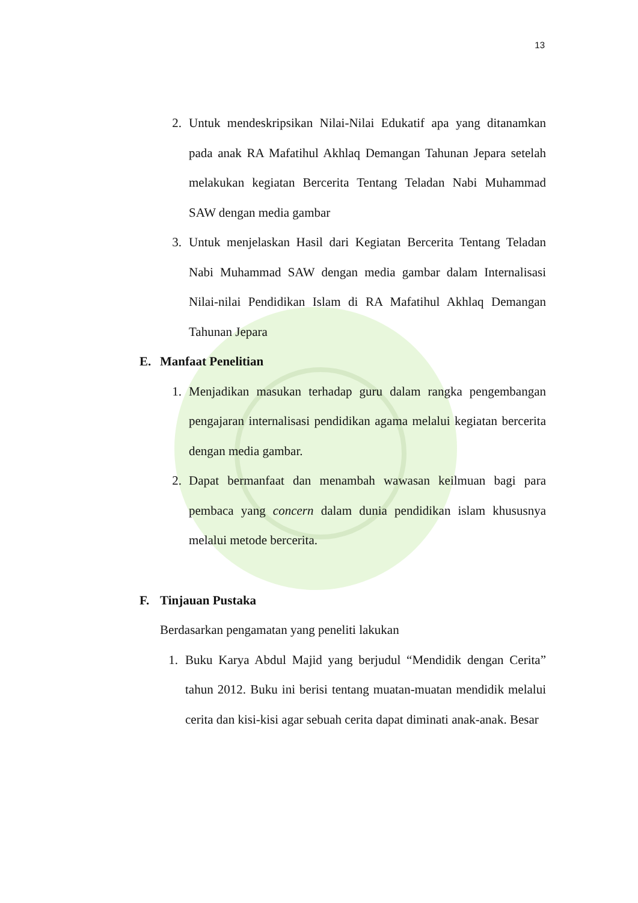13
2. Untuk mendeskripsikan Nilai-Nilai Edukatif apa yang ditanamkan pada anak RA Mafatihul Akhlaq Demangan Tahunan Jepara setelah melakukan kegiatan Bercerita Tentang Teladan Nabi Muhammad SAW dengan media gambar
3. Untuk menjelaskan Hasil dari Kegiatan Bercerita Tentang Teladan Nabi Muhammad SAW dengan media gambar dalam Internalisasi Nilai-nilai Pendidikan Islam di RA Mafatihul Akhlaq Demangan Tahunan Jepara
E. Manfaat Penelitian
1. Menjadikan masukan terhadap guru dalam rangka pengembangan pengajaran internalisasi pendidikan agama melalui kegiatan bercerita dengan media gambar.
2. Dapat bermanfaat dan menambah wawasan keilmuan bagi para pembaca yang concern dalam dunia pendidikan islam khususnya melalui metode bercerita.
F. Tinjauan Pustaka
Berdasarkan pengamatan yang peneliti lakukan
1. Buku Karya Abdul Majid yang berjudul “Mendidik dengan Cerita” tahun 2012. Buku ini berisi tentang muatan-muatan mendidik melalui cerita dan kisi-kisi agar sebuah cerita dapat diminati anak-anak. Besar